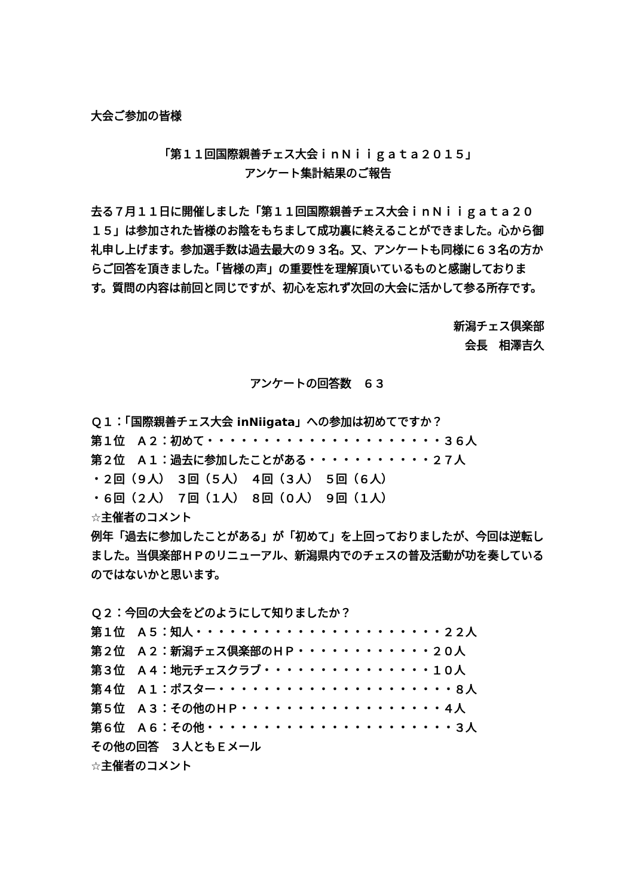大会ご参加の皆様
「第１１回国際親善チェス大会ｉｎＮｉｉｇａｔａ２０１５」
アンケート集計結果のご報告
去る７月１１日に開催しました「第１１回国際親善チェス大会ｉｎＮｉｉｇａｔａ２０１５」は参加された皆様のお陰をもちまして成功裏に終えることができました。心から御礼申し上げます。参加選手数は過去最大の９３名。又、アンケートも同様に６３名の方からご回答を頂きました。「皆様の声」の重要性を理解頂いているものと感謝しております。質問の内容は前回と同じですが、初心を忘れず次回の大会に活かして参る所存です。
新潟チェス倶楽部
会長　相澤吉久
アンケートの回答数　６３
Ｑ１：「国際親善チェス大会 inNiigata」への参加は初めてですか？
第１位　Ａ２：初めて・・・・・・・・・・・・・・・・・・・・・３６人
第２位　Ａ１：過去に参加したことがある・・・・・・・・・・・２７人
・２回（９人）　３回（５人）　４回（３人）　５回（６人）
・６回（２人）　７回（１人）　８回（０人）　９回（１人）
☆主催者のコメント
例年「過去に参加したことがある」が「初めて」を上回っておりましたが、今回は逆転しました。当倶楽部ＨＰのリニューアル、新潟県内でのチェスの普及活動が功を奏しているのではないかと思います。
Ｑ２：今回の大会をどのようにして知りましたか？
第１位　Ａ５：知人・・・・・・・・・・・・・・・・・・・・・・２２人
第２位　Ａ２：新潟チェス倶楽部のＨＰ・・・・・・・・・・・・２０人
第３位　Ａ４：地元チェスクラブ・・・・・・・・・・・・・・・１０人
第４位　Ａ１：ポスター・・・・・・・・・・・・・・・・・・・・・８人
第５位　Ａ３：その他のＨＰ・・・・・・・・・・・・・・・・・・４人
第６位　Ａ６：その他・・・・・・・・・・・・・・・・・・・・・・３人
その他の回答　３人ともＥメール
☆主催者のコメント